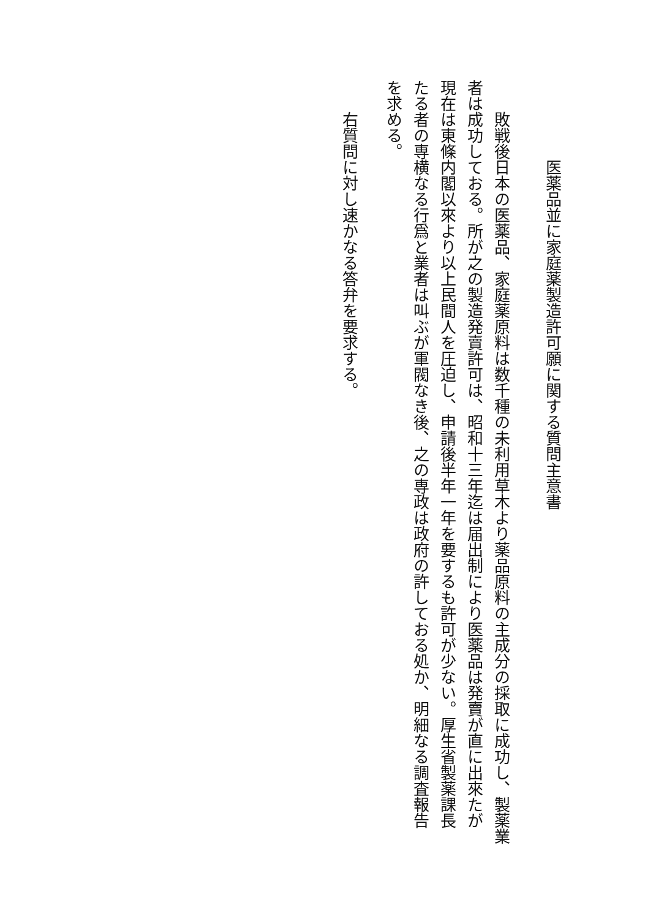医薬品並に家庭薬製造許可願に関する質問主意書
敗戦後日本の医薬品、家庭薬原料は数千種の未利用草木より薬品原料の主成分の採取に成功し、製薬業
者は成功しておる。所が之の製造発賣許可は、昭和十三年迄は届出制により医薬品は発賣が直に出來たが
現在は東條内閣以來より以上民間人を圧迫し、申請後半年一年を要するも許可が少ない。厚生省製薬課長
たる者の専横なる行爲と業者は叫ぶが軍閥なき後、之の専政は政府の許しておる処か、明細なる調査報告
を求める。
右質問に対し速かなる答弁を要求する。